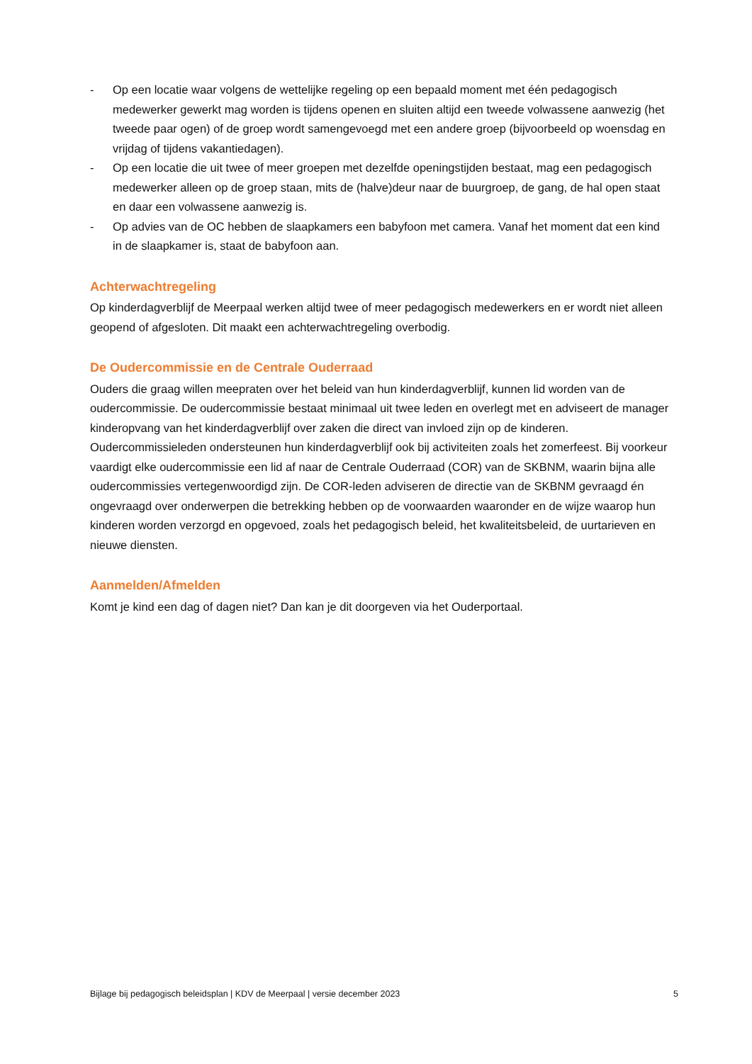- Op een locatie waar volgens de wettelijke regeling op een bepaald moment met één pedagogisch medewerker gewerkt mag worden is tijdens openen en sluiten altijd een tweede volwassene aanwezig (het tweede paar ogen) of de groep wordt samengevoegd met een andere groep (bijvoorbeeld op woensdag en vrijdag of tijdens vakantiedagen).
- Op een locatie die uit twee of meer groepen met dezelfde openingstijden bestaat, mag een pedagogisch medewerker alleen op de groep staan, mits de (halve)deur naar de buurgroep, de gang, de hal open staat en daar een volwassene aanwezig is.
- Op advies van de OC hebben de slaapkamers een babyfoon met camera. Vanaf het moment dat een kind in de slaapkamer is, staat de babyfoon aan.
Achterwachtregeling
Op kinderdagverblijf de Meerpaal werken altijd twee of meer pedagogisch medewerkers en er wordt niet alleen geopend of afgesloten. Dit maakt een achterwachtregeling overbodig.
De Oudercommissie en de Centrale Ouderraad
Ouders die graag willen meepraten over het beleid van hun kinderdagverblijf, kunnen lid worden van de oudercommissie. De oudercommissie bestaat minimaal uit twee leden en overlegt met en adviseert de manager kinderopvang van het kinderdagverblijf over zaken die direct van invloed zijn op de kinderen. Oudercommissieleden ondersteunen hun kinderdagverblijf ook bij activiteiten zoals het zomerfeest. Bij voorkeur vaardigt elke oudercommissie een lid af naar de Centrale Ouderraad (COR) van de SKBNM, waarin bijna alle oudercommissies vertegenwoordigd zijn. De COR-leden adviseren de directie van de SKBNM gevraagd én ongevraagd over onderwerpen die betrekking hebben op de voorwaarden waaronder en de wijze waarop hun kinderen worden verzorgd en opgevoed, zoals het pedagogisch beleid, het kwaliteitsbeleid, de uurtarieven en nieuwe diensten.
Aanmelden/Afmelden
Komt je kind een dag of dagen niet? Dan kan je dit doorgeven via het Ouderportaal.
Bijlage bij pedagogisch beleidsplan | KDV de Meerpaal | versie december 2023 5